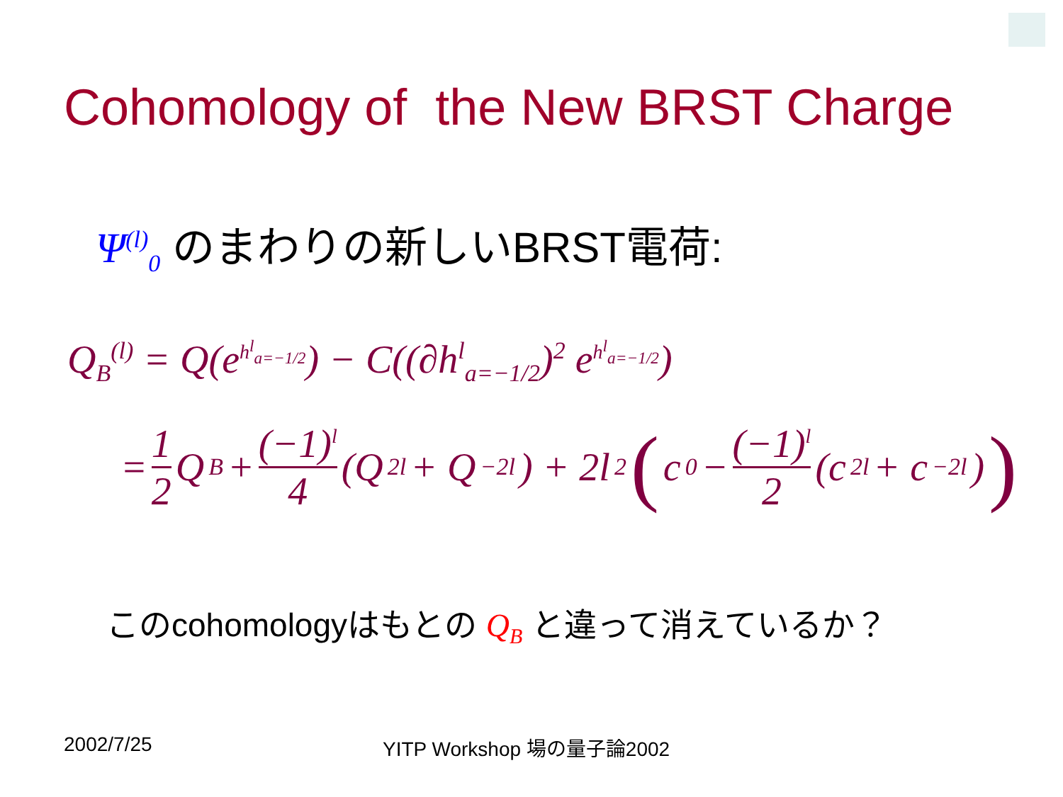Cohomology of the New BRST Charge
Ψ<sup>(l)</sup><sub>0</sub> のまわりの新しいBRST電荷:
Q<sub>B</sub><sup>(l)</sup> = Q(e<sup>h<sup>l</sup><sub>a=−1/2</sub></sup>) − C((∂h<sup>l</sup><sub>a=−1/2</sub>)<sup>2</sup> e<sup>h<sup>l</sup><sub>a=−1/2</sub></sup>)
= 1 2 Q<sub>B</sub> + (−1)<sup>l</sup> 4 (Q<sub>2l</sub> + Q<sub>−2l</sub>) + 2l<sup>2</sup> ( c<sub>0</sub> − (−1)<sup>l</sup> 2 (c<sub>2l</sub> + c<sub>−2l</sub>) )
このcohomologyはもとの Q<sub>B</sub> と違って消えているか？
2002/7/25 YITP Workshop 場の量子論2002